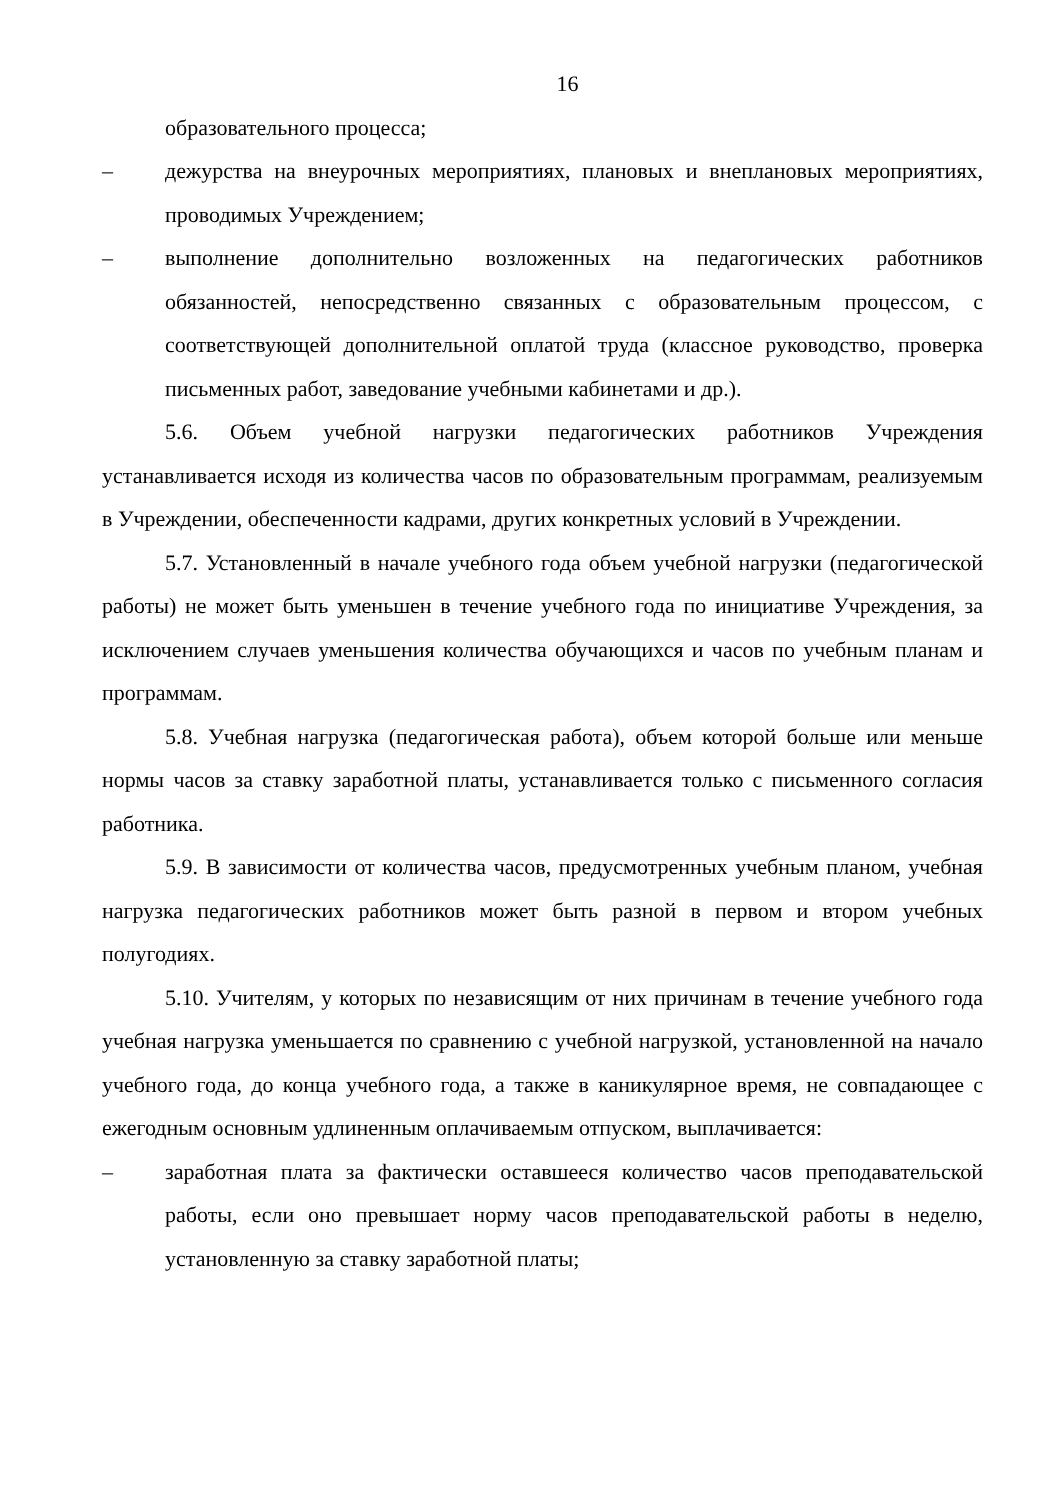16
образовательного процесса;
– дежурства на внеурочных мероприятиях, плановых и внеплановых мероприятиях, проводимых Учреждением;
– выполнение дополнительно возложенных на педагогических работников обязанностей, непосредственно связанных с образовательным процессом, с соответствующей дополнительной оплатой труда (классное руководство, проверка письменных работ, заведование учебными кабинетами и др.).
5.6. Объем учебной нагрузки педагогических работников Учреждения устанавливается исходя из количества часов по образовательным программам, реализуемым в Учреждении, обеспеченности кадрами, других конкретных условий в Учреждении.
5.7. Установленный в начале учебного года объем учебной нагрузки (педагогической работы) не может быть уменьшен в течение учебного года по инициативе Учреждения, за исключением случаев уменьшения количества обучающихся и часов по учебным планам и программам.
5.8. Учебная нагрузка (педагогическая работа), объем которой больше или меньше нормы часов за ставку заработной платы, устанавливается только с письменного согласия работника.
5.9. В зависимости от количества часов, предусмотренных учебным планом, учебная нагрузка педагогических работников может быть разной в первом и втором учебных полугодиях.
5.10. Учителям, у которых по независящим от них причинам в течение учебного года учебная нагрузка уменьшается по сравнению с учебной нагрузкой, установленной на начало учебного года, до конца учебного года, а также в каникулярное время, не совпадающее с ежегодным основным удлиненным оплачиваемым отпуском, выплачивается:
– заработная плата за фактически оставшееся количество часов преподавательской работы, если оно превышает норму часов преподавательской работы в неделю, установленную за ставку заработной платы;